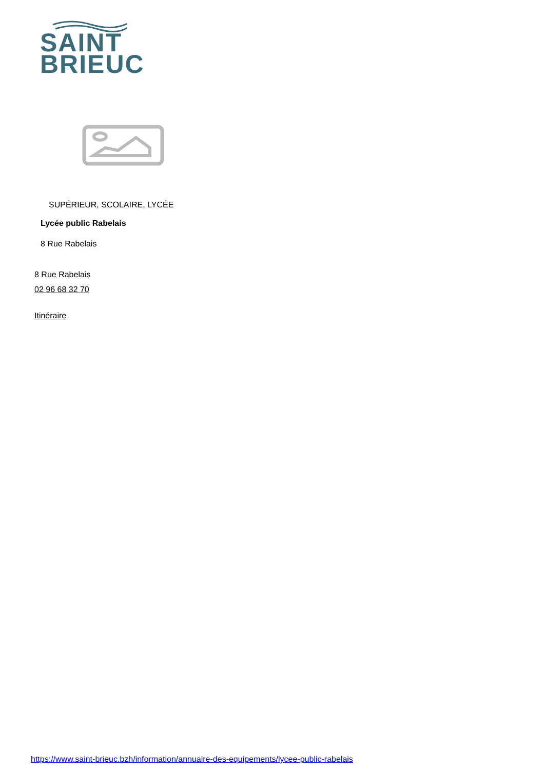SAINT
BRIEUC
SUPÉRIEUR, SCOLAIRE, LYCÉE
Lycée public Rabelais
8 Rue Rabelais
8 Rue Rabelais
02 96 68 32 70
Itinéraire
https://www.saint-brieuc.bzh/information/annuaire-des-equipements/lycee-public-rabelais